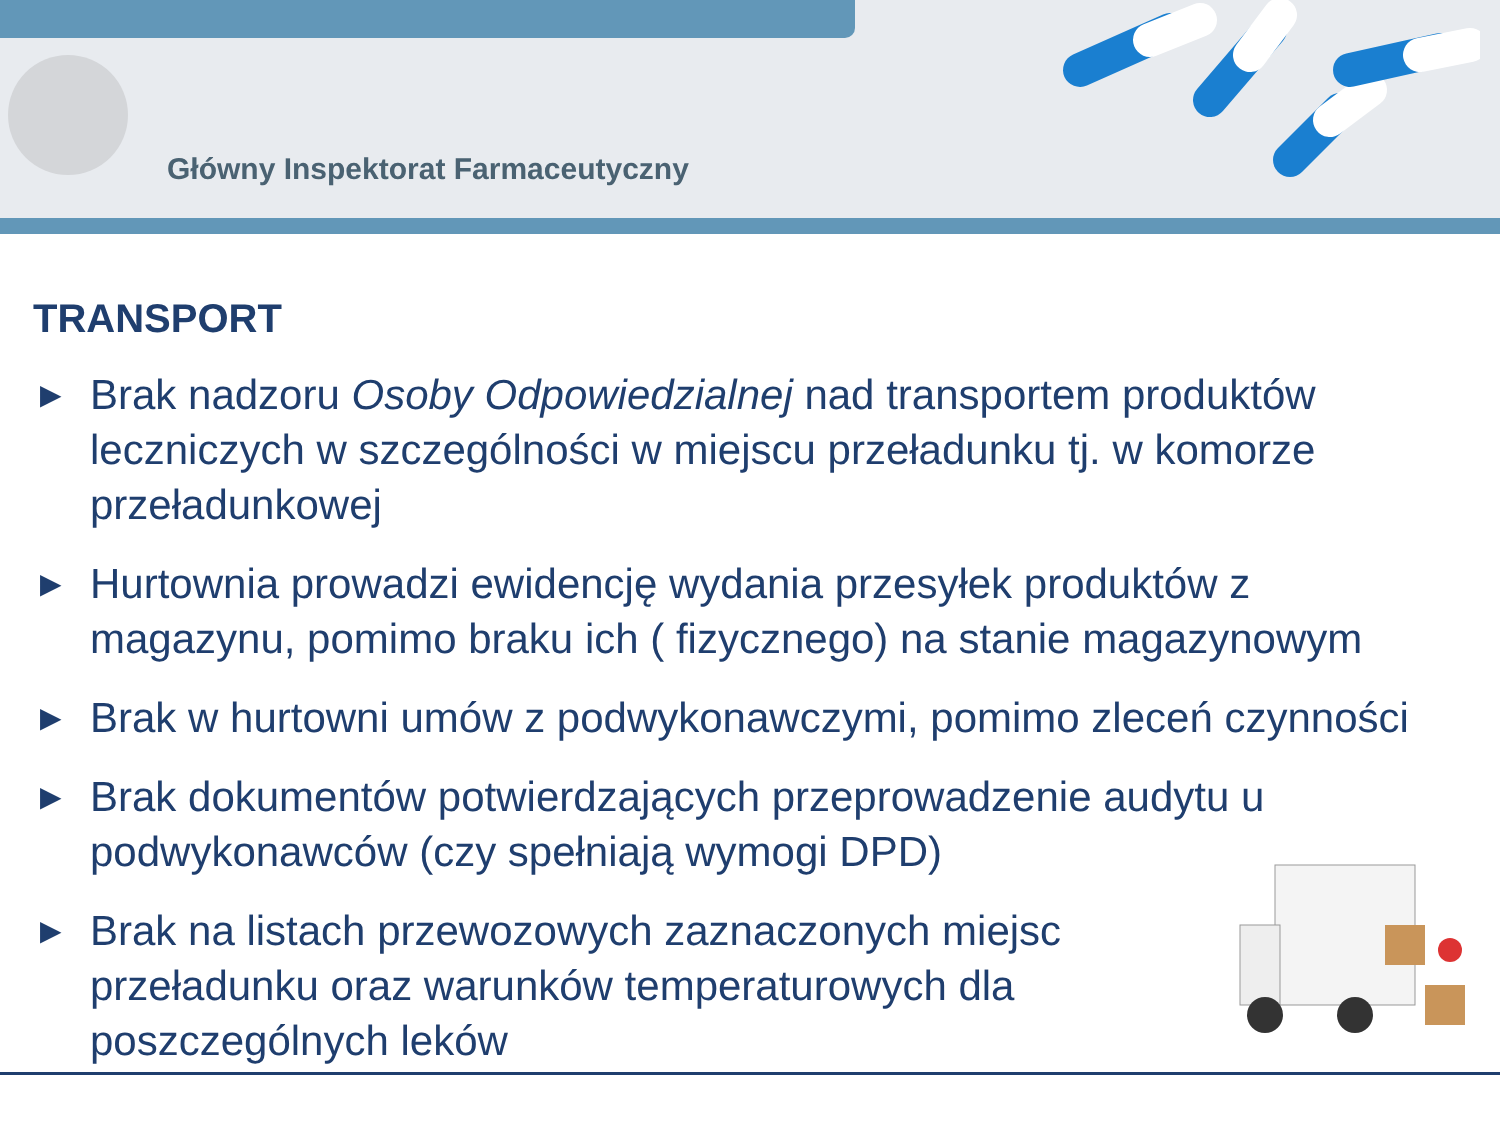Główny Inspektorat Farmaceutyczny
TRANSPORT
▶ Brak nadzoru Osoby Odpowiedzialnej nad transportem produktów leczniczych w szczególności w miejscu przeładunku tj. w komorze przeładunkowej
▶ Hurtownia prowadzi ewidencję wydania przesyłek produktów z magazynu, pomimo braku ich ( fizycznego) na stanie magazynowym
▶ Brak w hurtowni umów z podwykonawczymi, pomimo zleceń czynności
▶ Brak dokumentów potwierdzających przeprowadzenie audytu u podwykonawców (czy spełniają wymogi DPD)
▶ Brak na listach przewozowych zaznaczonych miejsc przeładunku oraz warunków temperaturowych dla poszczególnych leków